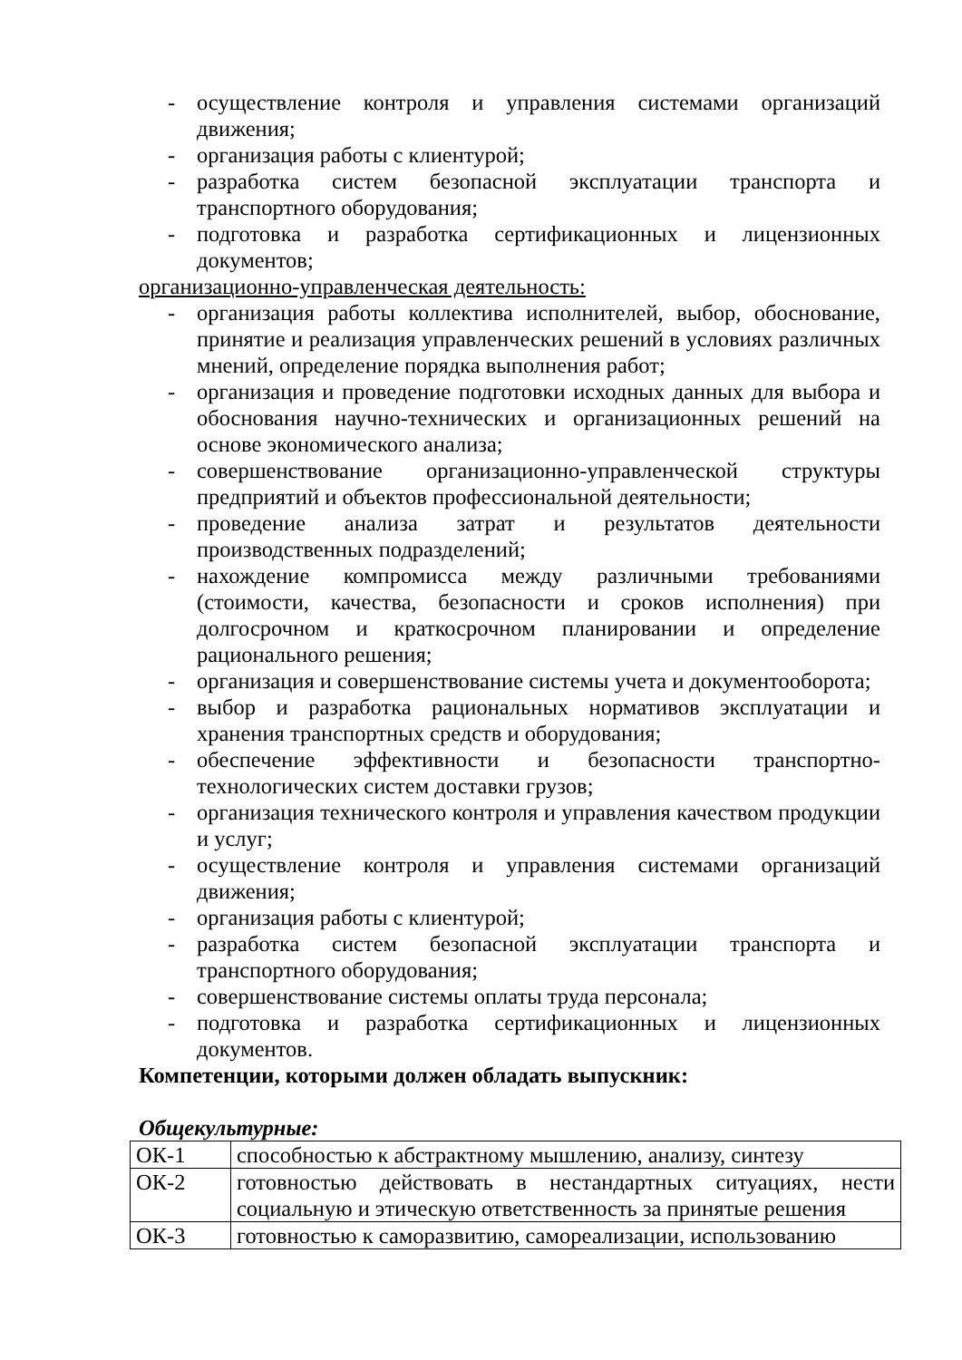- осуществление контроля и управления системами организаций движения;
- организация работы с клиентурой;
- разработка систем безопасной эксплуатации транспорта и транспортного оборудования;
- подготовка и разработка сертификационных и лицензионных документов;
организационно-управленческая деятельность:
- организация работы коллектива исполнителей, выбор, обоснование, принятие и реализация управленческих решений в условиях различных мнений, определение порядка выполнения работ;
- организация и проведение подготовки исходных данных для выбора и обоснования научно-технических и организационных решений на основе экономического анализа;
- совершенствование организационно-управленческой структуры предприятий и объектов профессиональной деятельности;
- проведение анализа затрат и результатов деятельности производственных подразделений;
- нахождение компромисса между различными требованиями (стоимости, качества, безопасности и сроков исполнения) при долгосрочном и краткосрочном планировании и определение рационального решения;
- организация и совершенствование системы учета и документооборота;
- выбор и разработка рациональных нормативов эксплуатации и хранения транспортных средств и оборудования;
- обеспечение эффективности и безопасности транспортно-технологических систем доставки грузов;
- организация технического контроля и управления качеством продукции и услуг;
- осуществление контроля и управления системами организаций движения;
- организация работы с клиентурой;
- разработка систем безопасной эксплуатации транспорта и транспортного оборудования;
- совершенствование системы оплаты труда персонала;
- подготовка и разработка сертификационных и лицензионных документов.
Компетенции, которыми должен обладать выпускник:
Общекультурные:
| ОК-1 | способностью к абстрактному мышлению, анализу, синтезу |
| ОК-2 | готовностью действовать в нестандартных ситуациях, нести социальную и этическую ответственность за принятые решения |
| ОК-3 | готовностью к саморазвитию, самореализации, использованию |